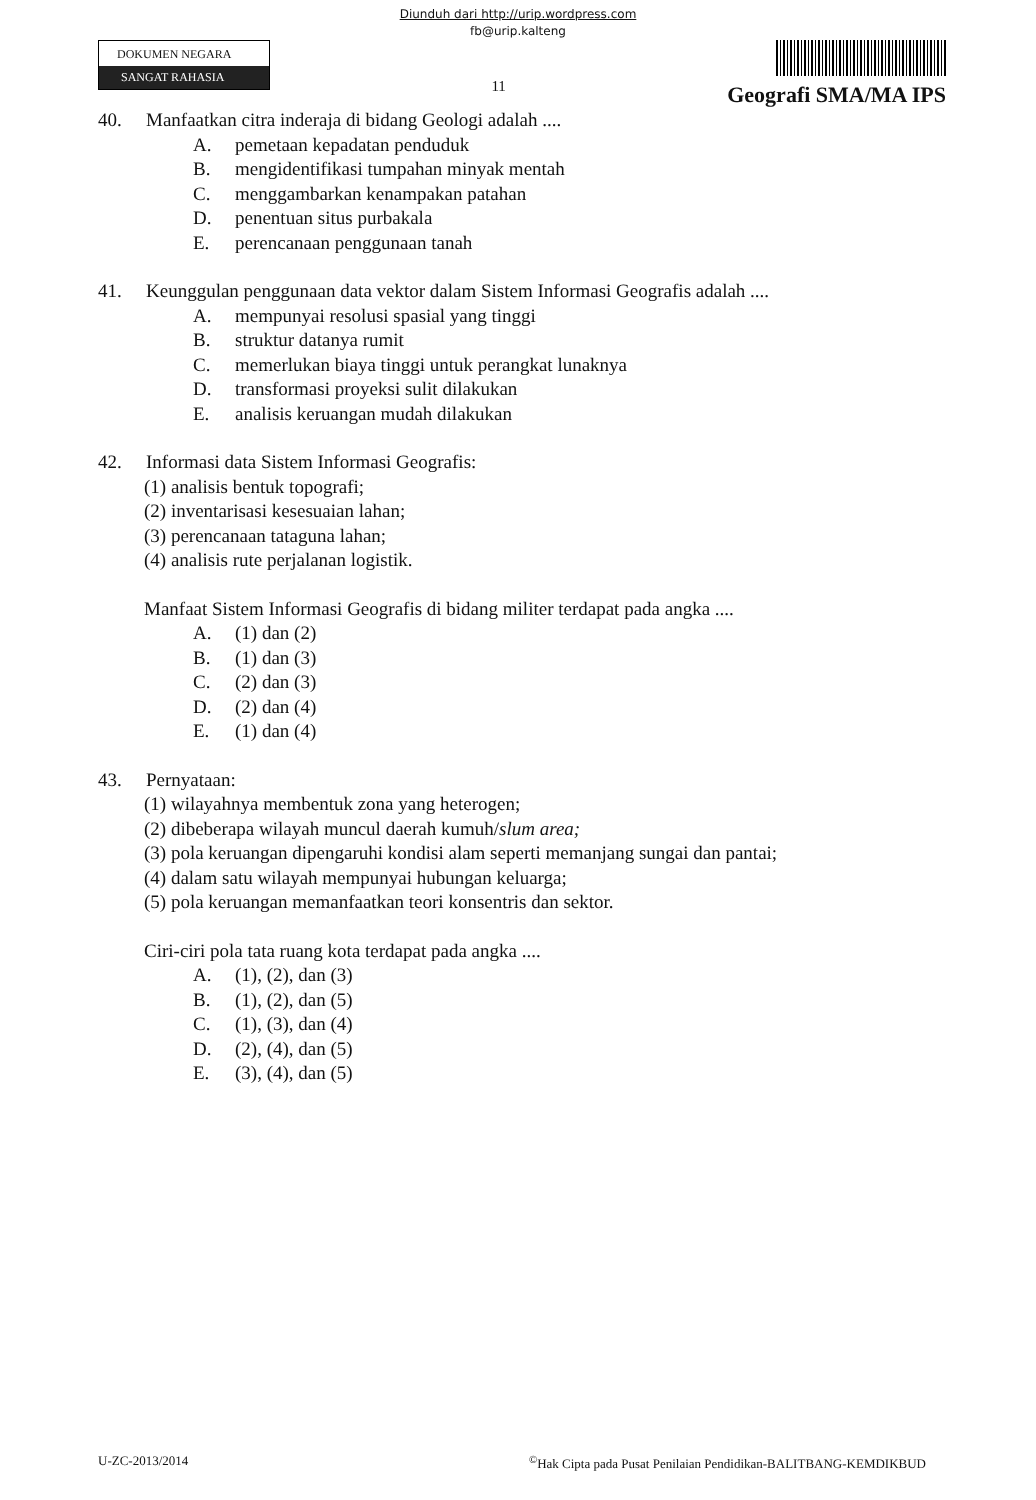Diunduh dari http://urip.wordpress.com
fb@urip.kalteng
DOKUMEN NEGARA
SANGAT RAHASIA
11
Geografi SMA/MA IPS
40. Manfaatkan citra inderaja di bidang Geologi adalah ....
A. pemetaan kepadatan penduduk
B. mengidentifikasi tumpahan minyak mentah
C. menggambarkan kenampakan patahan
D. penentuan situs purbakala
E. perencanaan penggunaan tanah
41. Keunggulan penggunaan data vektor dalam Sistem Informasi Geografis adalah ....
A. mempunyai resolusi spasial yang tinggi
B. struktur datanya rumit
C. memerlukan biaya tinggi untuk perangkat lunaknya
D. transformasi proyeksi sulit dilakukan
E. analisis keruangan mudah dilakukan
42. Informasi data Sistem Informasi Geografis:
(1) analisis bentuk topografi;
(2) inventarisasi kesesuaian lahan;
(3) perencanaan tataguna lahan;
(4) analisis rute perjalanan logistik.
Manfaat Sistem Informasi Geografis di bidang militer terdapat pada angka ....
A. (1) dan (2)
B. (1) dan (3)
C. (2) dan (3)
D. (2) dan (4)
E. (1) dan (4)
43. Pernyataan:
(1) wilayahnya membentuk zona yang heterogen;
(2) dibeberapa wilayah muncul daerah kumuh/slum area;
(3) pola keruangan dipengaruhi kondisi alam seperti memanjang sungai dan pantai;
(4) dalam satu wilayah mempunyai hubungan keluarga;
(5) pola keruangan memanfaatkan teori konsentris dan sektor.
Ciri-ciri pola tata ruang kota terdapat pada angka ....
A. (1), (2), dan (3)
B. (1), (2), dan (5)
C. (1), (3), dan (4)
D. (2), (4), dan (5)
E. (3), (4), dan (5)
U-ZC-2013/2014<sup>©</sup>Hak Cipta pada Pusat Penilaian Pendidikan-BALITBANG-KEMDIKBUD